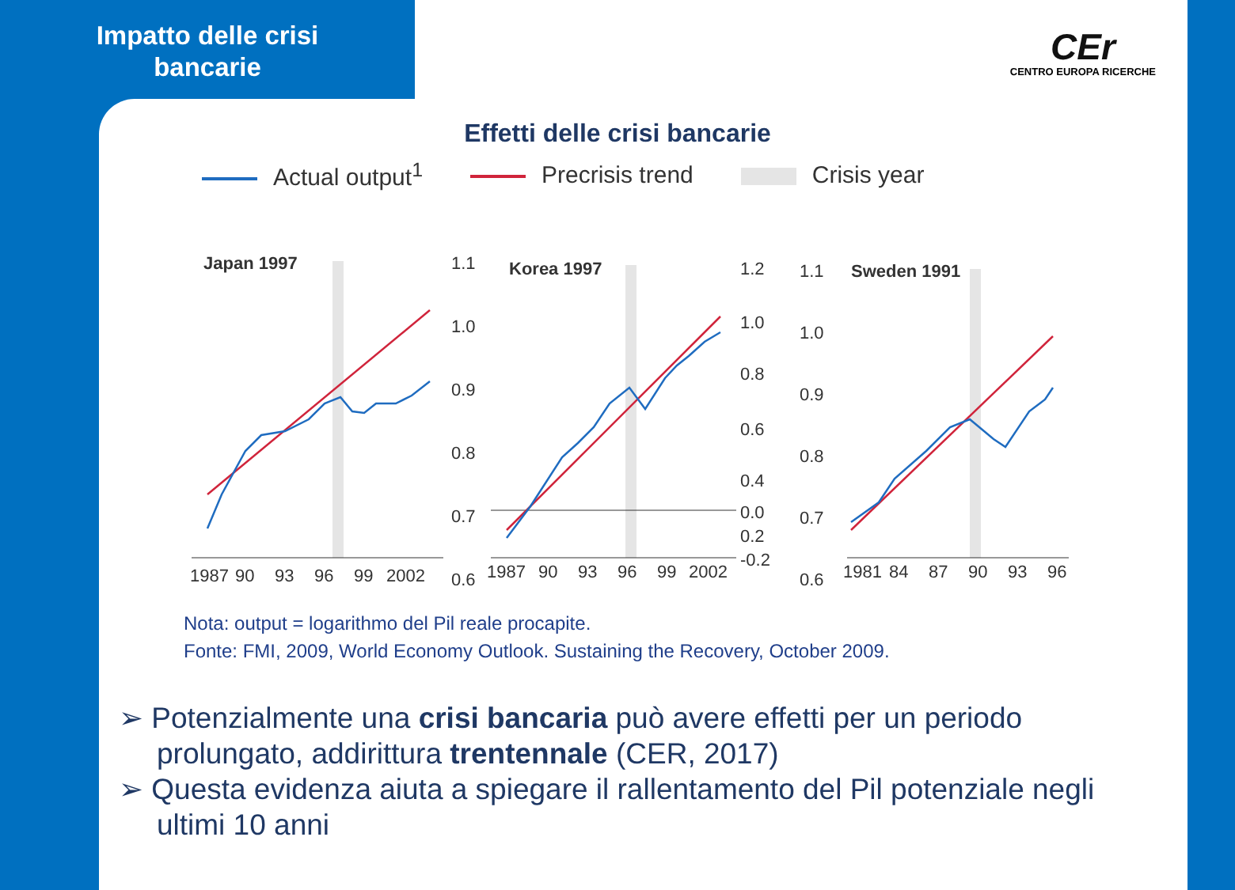Impatto delle crisi
bancarie
CEr
CENTRO EUROPA RICERCHE
Effetti delle crisi bancarie
Actual output<sup>1</sup> Precrisis trend Crisis year
Japan 1997
1.1
1.0
0.9
0.8
0.7
0.6
1987
90
93
96
99
2002
Korea 1997
1.2
1.0
0.8
0.6
0.4
0.2
0.0
-0.2
1987
90
93
96
99
2002
Sweden 1991
1.1
1.0
0.9
0.8
0.7
0.6
1981
84
87
90
93
96
Nota: output = logarithmo del Pil reale procapite.
Fonte: FMI, 2009, World Economy Outlook. Sustaining the Recovery, October 2009.
➢ Potenzialmente una crisi bancaria può avere effetti per un periodo prolungato, addirittura trentennale (CER, 2017)
➢ Questa evidenza aiuta a spiegare il rallentamento del Pil potenziale negli ultimi 10 anni